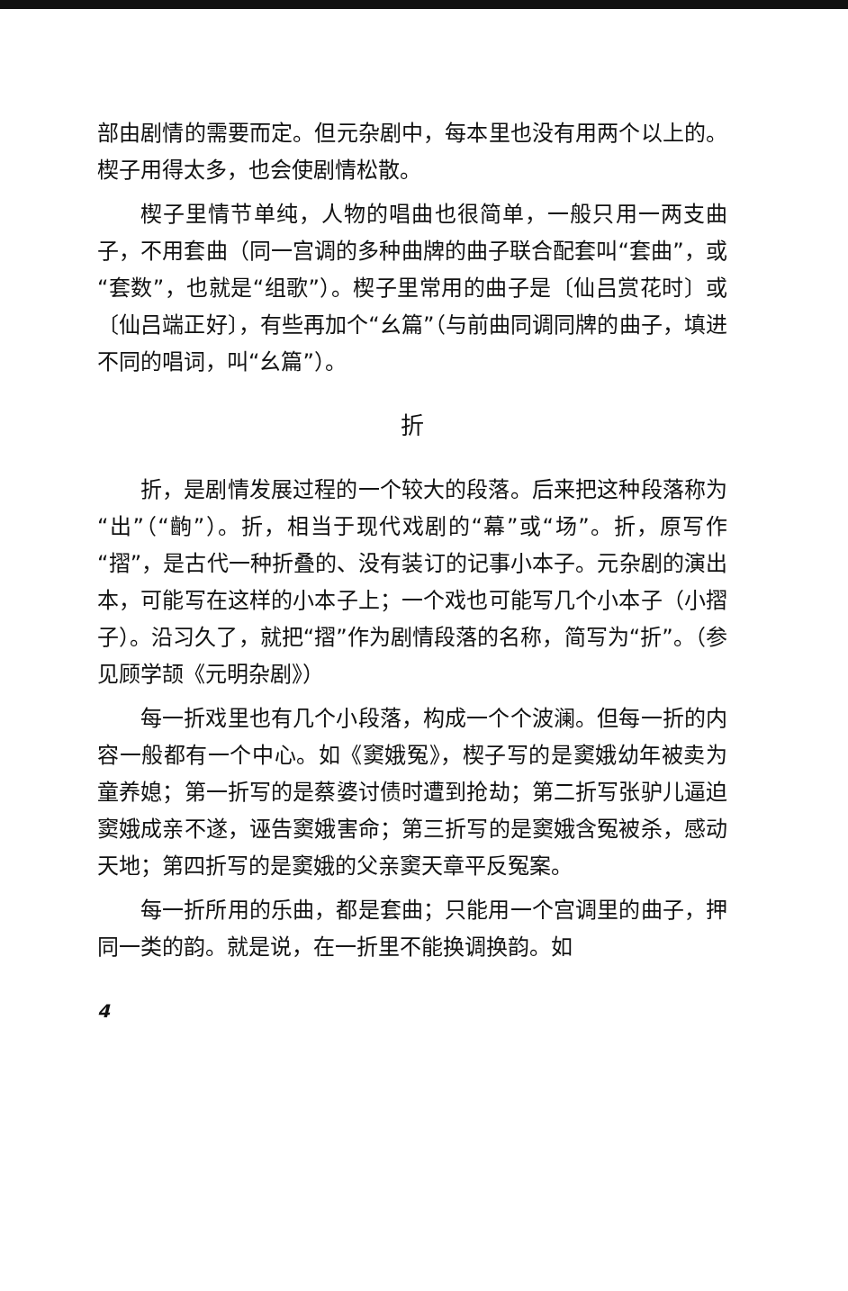部由剧情的需要而定。但元杂剧中，每本里也没有用两个以上的。楔子用得太多，也会使剧情松散。
楔子里情节单纯，人物的唱曲也很简单，一般只用一两支曲子，不用套曲（同一宫调的多种曲牌的曲子联合配套叫“套曲”，或“套数”，也就是“组歌”）。楔子里常用的曲子是〔仙吕赏花时〕或〔仙吕端正好〕，有些再加个“幺篇”（与前曲同调同牌的曲子，填进不同的唱词，叫“幺篇”）。
折
折，是剧情发展过程的一个较大的段落。后来把这种段落称为“出”（“齣”）。折，相当于现代戏剧的“幕”或“场”。折，原写作“摺”，是古代一种折叠的、没有装订的记事小本子。元杂剧的演出本，可能写在这样的小本子上；一个戏也可能写几个小本子（小摺子）。沿习久了，就把“摺”作为剧情段落的名称，简写为“折”。（参见顾学颉《元明杂剧》）
每一折戏里也有几个小段落，构成一个个波澜。但每一折的内容一般都有一个中心。如《窦娥冤》，楔子写的是窦娥幼年被卖为童养媳；第一折写的是蔡婆讨债时遭到抢劫；第二折写张驴儿逼迫窦娥成亲不遂，诬告窦娥害命；第三折写的是窦娥含冤被杀，感动天地；第四折写的是窦娥的父亲窦天章平反冤案。
每一折所用的乐曲，都是套曲；只能用一个宫调里的曲子，押同一类的韵。就是说，在一折里不能换调换韵。如
4